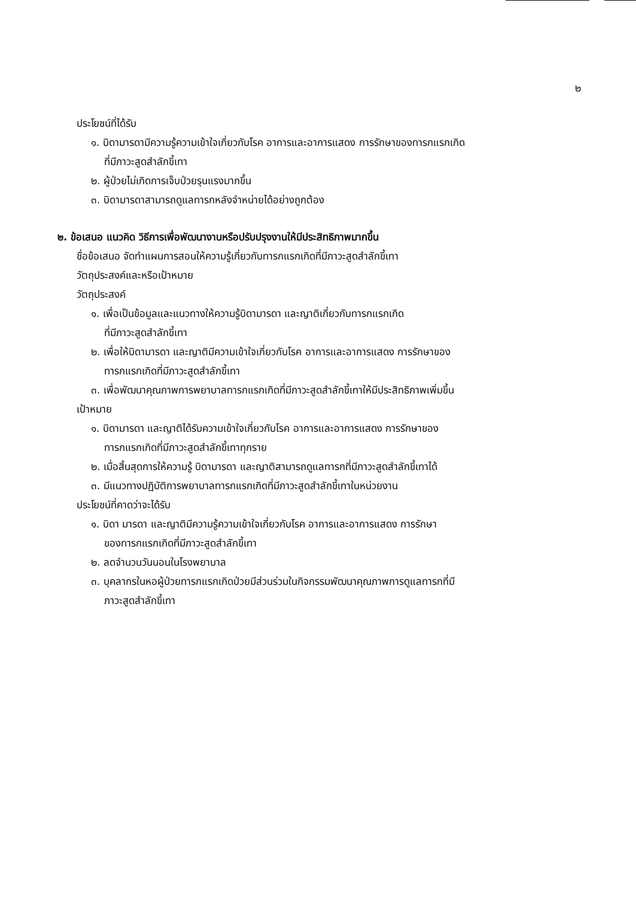๒
ประโยชน์ที่ได้รับ
๑. บิดามารดามีความรู้ความเข้าใจเกี่ยวกับโรค อาการและอาการแสดง การรักษาของทารกแรกเกิด
ที่มีภาวะสูดสำลักขี้เทา
๒. ผู้ป่วยไม่เกิดการเจ็บป่วยรุนแรงมากขึ้น
๓. บิดามารดาสามารถดูแลทารกหลังจำหน่ายได้อย่างถูกต้อง
๒. ข้อเสนอ แนวคิด วิธีการเพื่อพัฒนางานหรือปรับปรุงงานให้มีประสิทธิภาพมากขึ้น
ชื่อข้อเสนอ จัดทำแผนการสอนให้ความรู้เกี่ยวกับทารกแรกเกิดที่มีภาวะสูดสำลักขี้เทา
วัตถุประสงค์และหรือเป้าหมาย
วัตถุประสงค์
๑. เพื่อเป็นข้อมูลและแนวทางให้ความรู้บิดามารดา และญาติเกี่ยวกับทารกแรกเกิด
ที่มีภาวะสูดสำลักขี้เทา
๒. เพื่อให้บิดามารดา และญาติมีความเข้าใจเกี่ยวกับโรค อาการและอาการแสดง การรักษาของ
ทารกแรกเกิดที่มีภาวะสูดสำลักขี้เทา
๓. เพื่อพัฒนาคุณภาพการพยาบาลทารกแรกเกิดที่มีภาวะสูดสำลักขี้เทาให้มีประสิทธิภาพเพิ่มขึ้น
เป้าหมาย
๑. บิดามารดา และญาติได้รับความเข้าใจเกี่ยวกับโรค อาการและอาการแสดง การรักษาของ
ทารกแรกเกิดที่มีภาวะสูดสำลักขี้เทาทุกราย
๒. เมื่อสิ้นสุดการให้ความรู้ บิดามารดา และญาติสามารถดูแลทารกที่มีภาวะสูดสำลักขี้เทาได้
๓. มีแนวทางปฏิบัติการพยาบาลทารกแรกเกิดที่มีภาวะสูดสำลักขี้เทาในหน่วยงาน
ประโยชน์ที่คาดว่าจะได้รับ
๑. บิดา มารดา และญาติมีความรู้ความเข้าใจเกี่ยวกับโรค อาการและอาการแสดง การรักษา
ของทารกแรกเกิดที่มีภาวะสูดสำลักขี้เทา
๒. ลดจำนวนวันนอนในโรงพยาบาล
๓. บุคลากรในหอผู้ป่วยทารกแรกเกิดป่วยมีส่วนร่วมในกิจกรรมพัฒนาคุณภาพการดูแลทารกที่มี
ภาวะสูดสำลักขี้เทา